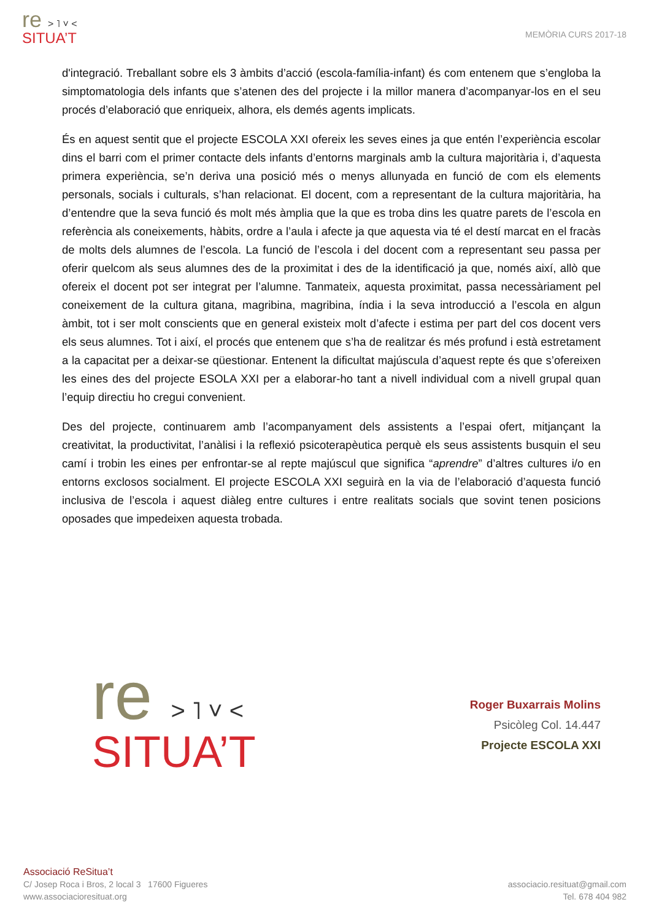re > ˥ ˅ ˂
SITUA’T
MEMÒRIA CURS 2017-18
d'integració. Treballant sobre els 3 àmbits d’acció (escola-família-infant) és com entenem que s’engloba la simptomatologia dels infants que s’atenen des del projecte i la millor manera d’acompanyar-los en el seu procés d’elaboració que enriqueix, alhora, els demés agents implicats.
És en aquest sentit que el projecte ESCOLA XXI ofereix les seves eines ja que entén l’experiència escolar dins el barri com el primer contacte dels infants d’entorns marginals amb la cultura majoritària i, d’aquesta primera experiència, se’n deriva una posició més o menys allunyada en funció de com els elements personals, socials i culturals, s’han relacionat. El docent, com a representant de la cultura majoritària, ha d’entendre que la seva funció és molt més àmplia que la que es troba dins les quatre parets de l’escola en referència als coneixements, hàbits, ordre a l’aula i afecte ja que aquesta via té el destí marcat en el fracàs de molts dels alumnes de l’escola. La funció de l’escola i del docent com a representant seu passa per oferir quelcom als seus alumnes des de la proximitat i des de la identificació ja que, només així, allò que ofereix el docent pot ser integrat per l’alumne. Tanmateix, aquesta proximitat, passa necessàriament pel coneixement de la cultura gitana, magribina, magribina, índia i la seva introducció a l’escola en algun àmbit, tot i ser molt conscients que en general existeix molt d’afecte i estima per part del cos docent vers els seus alumnes. Tot i així, el procés que entenem que s’ha de realitzar és més profund i està estretament a la capacitat per a deixar-se qüestionar. Entenent la dificultat majúscula d’aquest repte és que s’ofereixen les eines des del projecte ESOLA XXI per a elaborar-ho tant a nivell individual com a nivell grupal quan l’equip directiu ho cregui convenient.
Des del projecte, continuarem amb l’acompanyament dels assistents a l’espai ofert, mitjançant la creativitat, la productivitat, l’anàlisi i la reflexió psicoterapèutica perquè els seus assistents busquin el seu camí i trobin les eines per enfrontar-se al repte majúscul que significa “aprendre” d’altres cultures i/o en entorns exclosos socialment. El projecte ESCOLA XXI seguirà en la via de l’elaboració d’aquesta funció inclusiva de l’escola i aquest diàleg entre cultures i entre realitats socials que sovint tenen posicions oposades que impedeixen aquesta trobada.
re > ˥ ˅ ˂
SITUA’T
Roger Buxarrais Molins
Psicòleg Col. 14.447
Projecte ESCOLA XXI
Associació ReSitua’t
C/ Josep Roca i Bros, 2 local 3 17600 Figueres
www.associacioresituat.org
associacio.resituat@gmail.com
Tel. 678 404 982